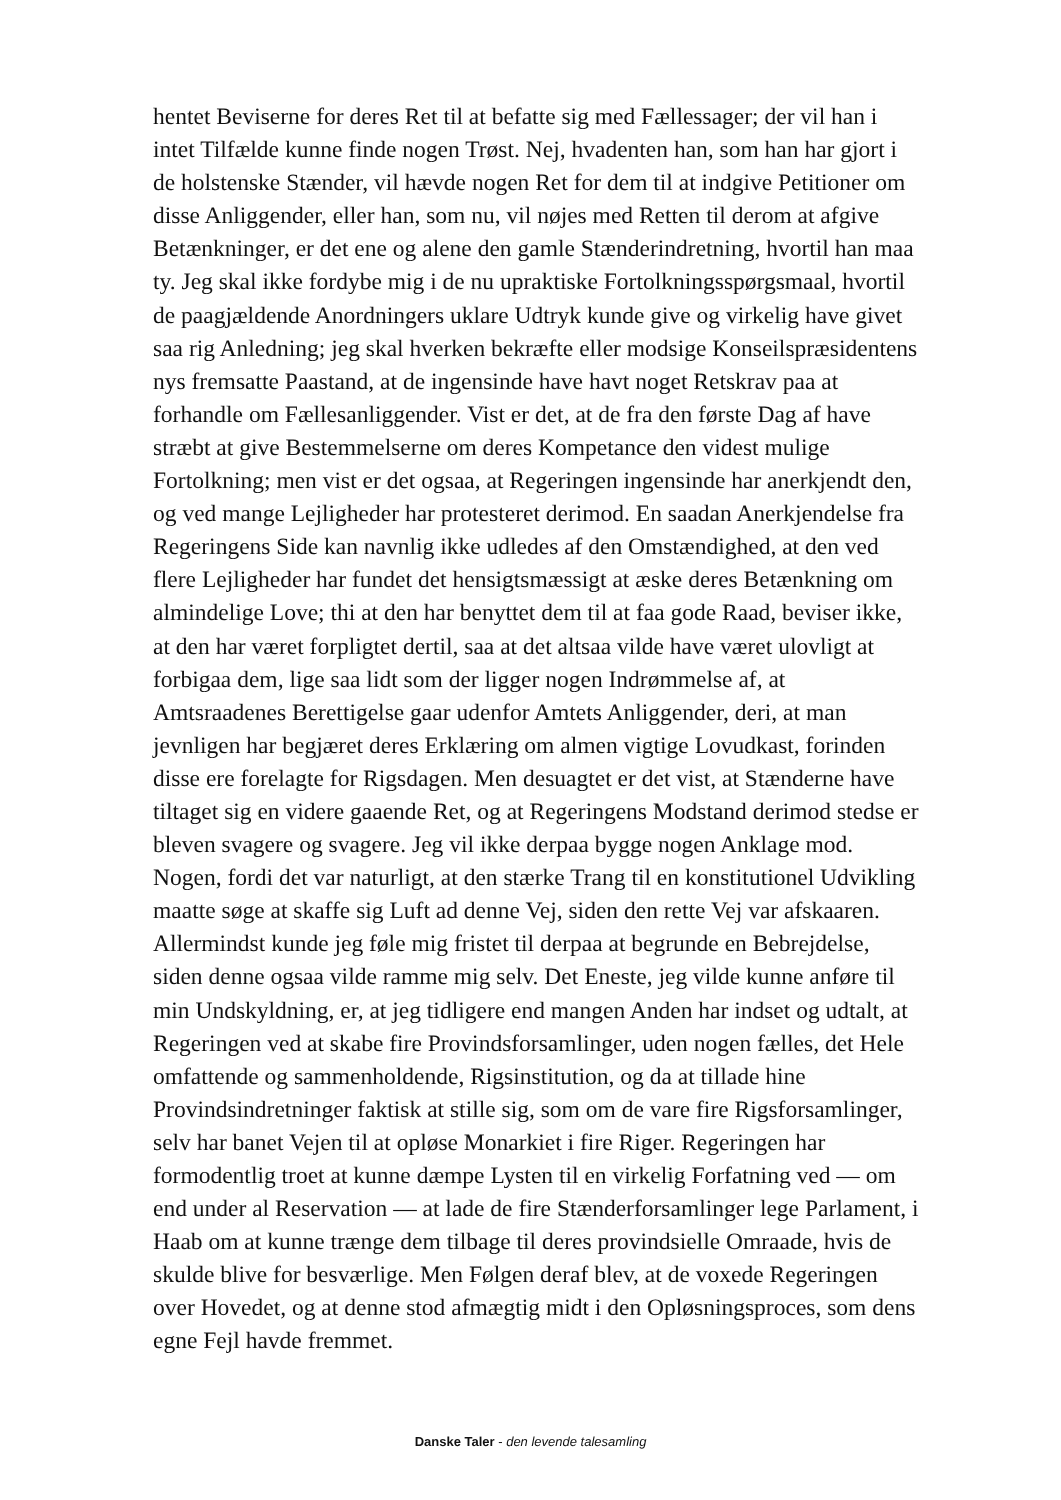hentet Beviserne for deres Ret til at befatte sig med Fællessager; der vil han i intet Tilfælde kunne finde nogen Trøst. Nej, hvadenten han, som han har gjort i de holstenske Stænder, vil hævde nogen Ret for dem til at indgive Petitioner om disse Anliggender, eller han, som nu, vil nøjes med Retten til derom at afgive Betænkninger, er det ene og alene den gamle Stænderindretning, hvortil han maa ty. Jeg skal ikke fordybe mig i de nu upraktiske Fortolkningsspørgsmaal, hvortil de paagjældende Anordningers uklare Udtryk kunde give og virkelig have givet saa rig Anledning; jeg skal hverken bekræfte eller modsige Konseilspræsidentens nys fremsatte Paastand, at de ingensinde have havt noget Retskrav paa at forhandle om Fællesanliggender. Vist er det, at de fra den første Dag af have stræbt at give Bestemmelserne om deres Kompetance den videst mulige Fortolkning; men vist er det ogsaa, at Regeringen ingensinde har anerkjendt den, og ved mange Lejligheder har protesteret derimod. En saadan Anerkjendelse fra Regeringens Side kan navnlig ikke udledes af den Omstændighed, at den ved flere Lejligheder har fundet det hensigtsmæssigt at æske deres Betænkning om almindelige Love; thi at den har benyttet dem til at faa gode Raad, beviser ikke, at den har været forpligtet dertil, saa at det altsaa vilde have været ulovligt at forbigaa dem, lige saa lidt som der ligger nogen Indrømmelse af, at Amtsraadenes Berettigelse gaar udenfor Amtets Anliggender, deri, at man jevnligen har begjæret deres Erklæring om almen vigtige Lovudkast, forinden disse ere forelagte for Rigsdagen. Men desuagtet er det vist, at Stænderne have tiltaget sig en videre gaaende Ret, og at Regeringens Modstand derimod stedse er bleven svagere og svagere. Jeg vil ikke derpaa bygge nogen Anklage mod. Nogen, fordi det var naturligt, at den stærke Trang til en konstitutionel Udvikling maatte søge at skaffe sig Luft ad denne Vej, siden den rette Vej var afskaaren. Allermindst kunde jeg føle mig fristet til derpaa at begrunde en Bebrejdelse, siden denne ogsaa vilde ramme mig selv. Det Eneste, jeg vilde kunne anføre til min Undskyldning, er, at jeg tidligere end mangen Anden har indset og udtalt, at Regeringen ved at skabe fire Provindsforsamlinger, uden nogen fælles, det Hele omfattende og sammenholdende, Rigsinstitution, og da at tillade hine Provindsindretninger faktisk at stille sig, som om de vare fire Rigsforsamlinger, selv har banet Vejen til at opløse Monarkiet i fire Riger. Regeringen har formodentlig troet at kunne dæmpe Lysten til en virkelig Forfatning ved — om end under al Reservation — at lade de fire Stænderforsamlinger lege Parlament, i Haab om at kunne trænge dem tilbage til deres provindsielle Omraade, hvis de skulde blive for besværlige. Men Følgen deraf blev, at de voxede Regeringen over Hovedet, og at denne stod afmægtig midt i den Opløsningsproces, som dens egne Fejl havde fremmet.
Danske Taler - den levende talesamling